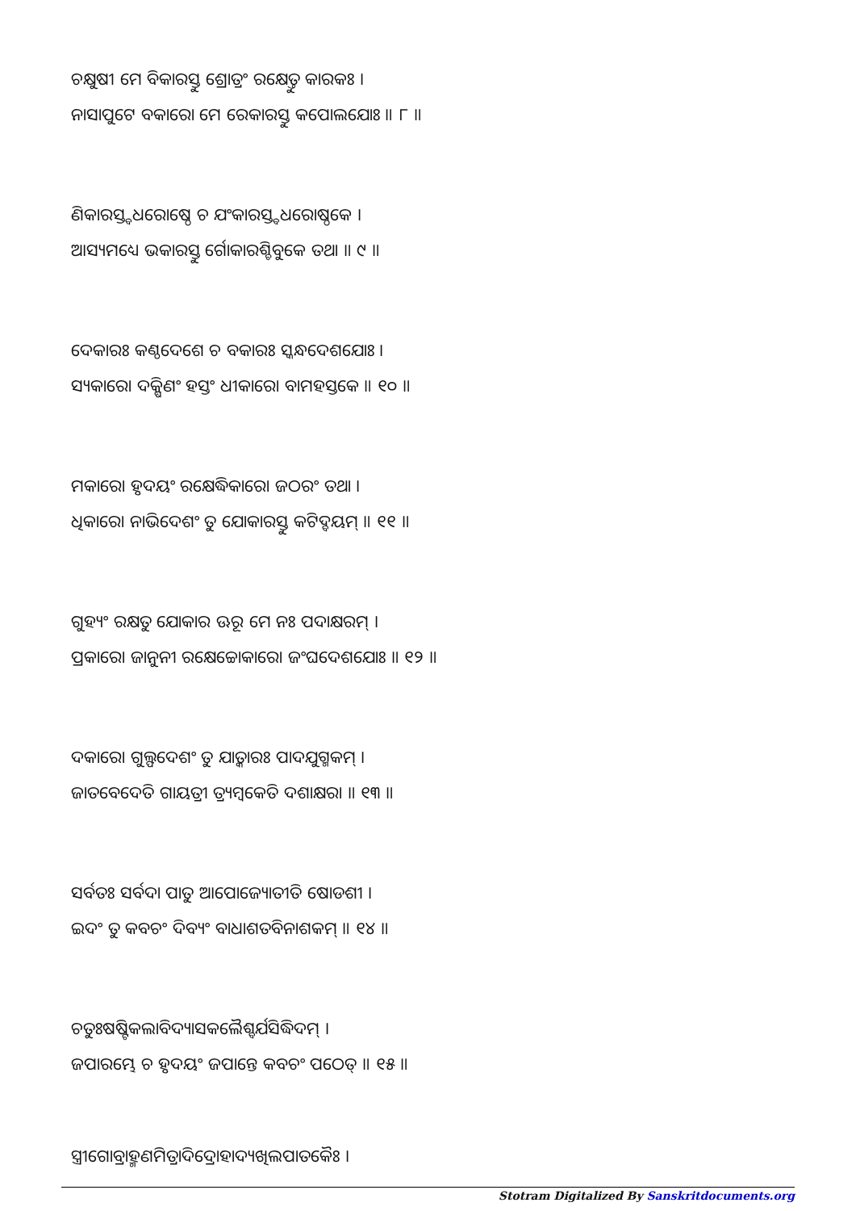ଚକ୍ଷୁଷୀ ମେ ବିକାରସ୍ତୁ ଶ୍ରୋତ୍ରଂ ରକ୍ଷେତ୍ତୁ କାରକଃ ।
ନାସାପୁଟେ ବକାରୋ ମେ ରେକାରସ୍ତୁ କପୋଲଯୋଃ ॥ ୮ ॥
ଣିକାରସ୍ତ୍ବଧରୋଷ୍ଠେ ଚ ଯଂକାରସ୍ତ୍ବଧରୋଷ୍ଠକେ ।
ଆସ୍ୟମଧ୍ୟେ ଭକାରସ୍ତୁ ର୍ଗୋକାରଶ୍ଚିବୁକେ ତଥା ॥ ୯ ॥
ଦେକାରଃ କଣ୍ଠଦେଶେ ଚ ବକାରଃ ସ୍କନ୍ଧଦେଶଯୋଃ ।
ସ୍ୟକାରୋ ଦକ୍ଷିଣଂ ହସ୍ତଂ ଧୀକାରୋ ବାମହସ୍ତକେ ॥ ୧୦ ॥
ମକାରୋ ହୃଦୟଂ ରକ୍ଷେଦ୍ଧିକାରୋ ଜଠରଂ ତଥା ।
ଧିକାରୋ ନାଭିଦେଶଂ ତୁ ଯୋକାରସ୍ତୁ କଟିଦ୍ବୟମ୍ ॥ ୧୧ ॥
ଗୁହ୍ୟଂ ରକ୍ଷତୁ ଯୋକାର ଊରୂ ମେ ନଃ ପଦାକ୍ଷରମ୍ ।
ପ୍ରକାରୋ ଜାନୁନୀ ରକ୍ଷେଚ୍ଚୋକାରୋ ଜଂଘଦେଶଯୋଃ ॥ ୧୨ ॥
ଦକାରୋ ଗୁଲ୍ଫଦେଶଂ ତୁ ଯାତ୍କାରଃ ପାଦଯୁଗ୍ମକମ୍ ।
ଜାତବେଦେତି ଗାୟତ୍ରୀ ତ୍ର୍ୟମ୍ବକେତି ଦଶାକ୍ଷରା ॥ ୧୩ ॥
ସର୍ବତଃ ସର୍ବଦା ପାତୁ ଆପୋଜ୍ୟୋତୀତି ଷୋଡଶୀ ।
ଇଦଂ ତୁ କବଚଂ ଦିବ୍ୟଂ ବାଧାଶତବିନାଶକମ୍ ॥ ୧୪ ॥
ଚତୁଃଷଷ୍ଟିକଲାବିଦ୍ୟାସକଲୈଶ୍ବର୍ଯସିଦ୍ଧିଦମ୍ ।
ଜପାରମ୍ଭେ ଚ ହୃଦୟଂ ଜପାନ୍ତେ କବଚଂ ପଠେତ୍ ॥ ୧୫ ॥
ସ୍ତ୍ରୀଗୋବ୍ରାହ୍ମଣମିତ୍ରାଦିଦ୍ରୋହାଦ୍ୟଖିଲପାତକୈଃ ।
Stotram Digitalized By Sanskritdocuments.org